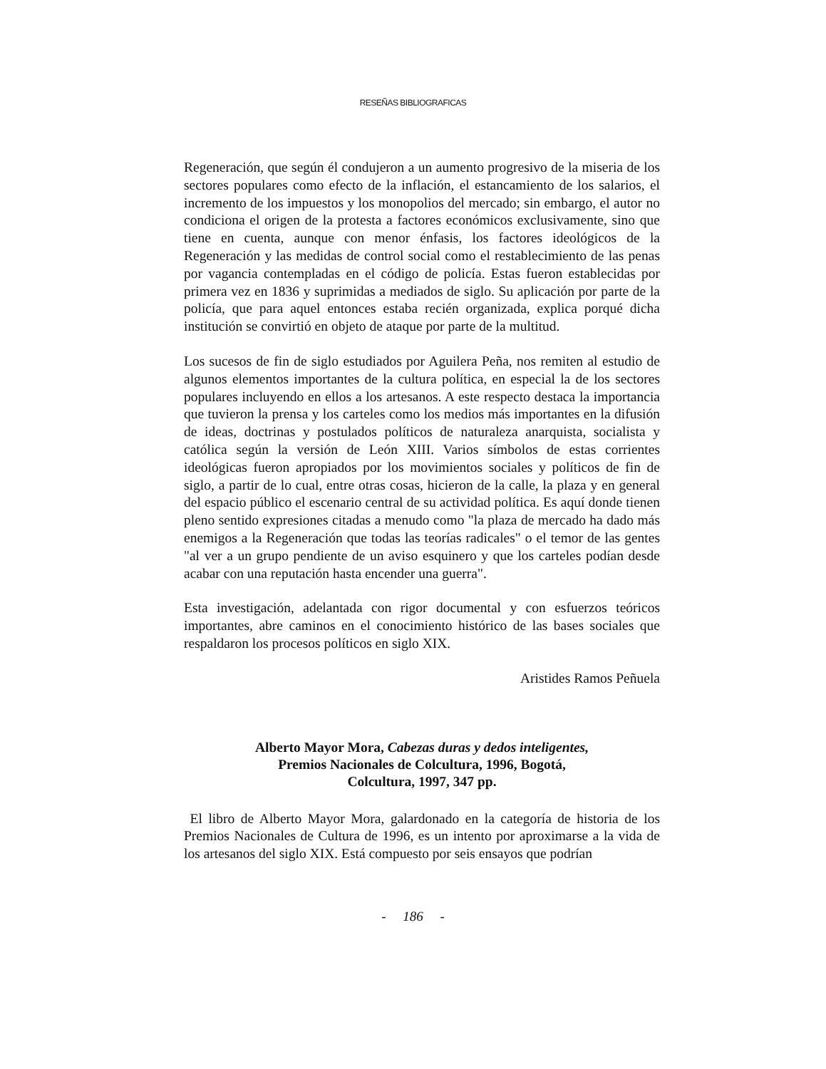RESEÑAS BIBLIOGRAFICAS
Regeneración, que según él condujeron a un aumento progresivo de la miseria de los sectores populares como efecto de la inflación, el estancamiento de los salarios, el incremento de los impuestos y los monopolios del mercado; sin embargo, el autor no condiciona el origen de la protesta a factores económicos exclusivamente, sino que tiene en cuenta, aunque con menor énfasis, los factores ideológicos de la Regeneración y las medidas de control social como el restablecimiento de las penas por vagancia contempladas en el código de policía. Estas fueron establecidas por primera vez en 1836 y suprimidas a mediados de siglo. Su aplicación por parte de la policía, que para aquel entonces estaba recién organizada, explica porqué dicha institución se convirtió en objeto de ataque por parte de la multitud.
Los sucesos de fin de siglo estudiados por Aguilera Peña, nos remiten al estudio de algunos elementos importantes de la cultura política, en especial la de los sectores populares incluyendo en ellos a los artesanos. A este respecto destaca la importancia que tuvieron la prensa y los carteles como los medios más importantes en la difusión de ideas, doctrinas y postulados políticos de naturaleza anarquista, socialista y católica según la versión de León XIII. Varios símbolos de estas corrientes ideológicas fueron apropiados por los movimientos sociales y políticos de fin de siglo, a partir de lo cual, entre otras cosas, hicieron de la calle, la plaza y en general del espacio público el escenario central de su actividad política. Es aquí donde tienen pleno sentido expresiones citadas a menudo como "la plaza de mercado ha dado más enemigos a la Regeneración que todas las teorías radicales" o el temor de las gentes "al ver a un grupo pendiente de un aviso esquinero y que los carteles podían desde acabar con una reputación hasta encender una guerra".
Esta investigación, adelantada con rigor documental y con esfuerzos teóricos importantes, abre caminos en el conocimiento histórico de las bases sociales que respaldaron los procesos políticos en siglo XIX.
Aristides Ramos Peñuela
Alberto Mayor Mora, Cabezas duras y dedos inteligentes,
Premios Nacionales de Colcultura, 1996, Bogotá,
Colcultura, 1997, 347 pp.
El libro de Alberto Mayor Mora, galardonado en la categoría de historia de los Premios Nacionales de Cultura de 1996, es un intento por aproximarse a la vida de los artesanos del siglo XIX. Está compuesto por seis ensayos que podrían
- 186 -